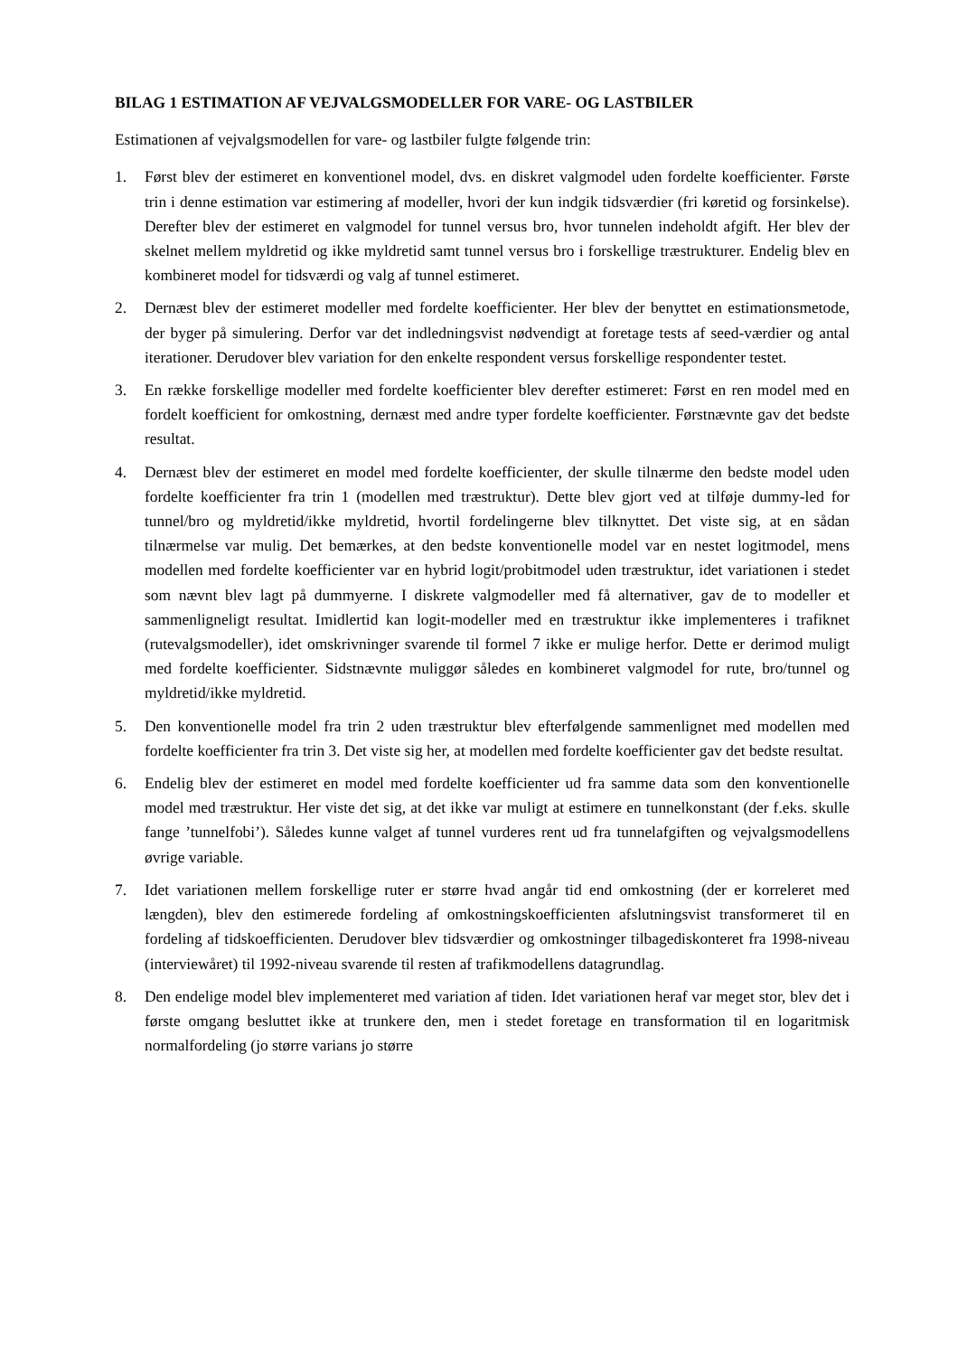BILAG 1 ESTIMATION AF VEJVALGSMODELLER FOR VARE- OG LASTBILER
Estimationen af vejvalgsmodellen for vare- og lastbiler fulgte følgende trin:
1. Først blev der estimeret en konventionel model, dvs. en diskret valgmodel uden fordelte koefficienter. Første trin i denne estimation var estimering af modeller, hvori der kun indgik tidsværdier (fri køretid og forsinkelse). Derefter blev der estimeret en valgmodel for tunnel versus bro, hvor tunnelen indeholdt afgift. Her blev der skelnet mellem myldretid og ikke myldretid samt tunnel versus bro i forskellige træstrukturer. Endelig blev en kombineret model for tidsværdi og valg af tunnel estimeret.
2. Dernæst blev der estimeret modeller med fordelte koefficienter. Her blev der benyttet en estimationsmetode, der byger på simulering. Derfor var det indledningsvist nødvendigt at foretage tests af seed-værdier og antal iterationer. Derudover blev variation for den enkelte respondent versus forskellige respondenter testet.
3. En række forskellige modeller med fordelte koefficienter blev derefter estimeret: Først en ren model med en fordelt koefficient for omkostning, dernæst med andre typer fordelte koefficienter. Førstnævnte gav det bedste resultat.
4. Dernæst blev der estimeret en model med fordelte koefficienter, der skulle tilnærme den bedste model uden fordelte koefficienter fra trin 1 (modellen med træstruktur). Dette blev gjort ved at tilføje dummy-led for tunnel/bro og myldretid/ikke myldretid, hvortil fordelingerne blev tilknyttet. Det viste sig, at en sådan tilnærmelse var mulig. Det bemærkes, at den bedste konventionelle model var en nestet logitmodel, mens modellen med fordelte koefficienter var en hybrid logit/probitmodel uden træstruktur, idet variationen i stedet som nævnt blev lagt på dummyerne. I diskrete valgmodeller med få alternativer, gav de to modeller et sammenligneligt resultat. Imidlertid kan logit-modeller med en træstruktur ikke implementeres i trafiknet (rutevalgsmodeller), idet omskrivninger svarende til formel 7 ikke er mulige herfor. Dette er derimod muligt med fordelte koefficienter. Sidstnævnte muliggør således en kombineret valgmodel for rute, bro/tunnel og myldretid/ikke myldretid.
5. Den konventionelle model fra trin 2 uden træstruktur blev efterfølgende sammenlignet med modellen med fordelte koefficienter fra trin 3. Det viste sig her, at modellen med fordelte koefficienter gav det bedste resultat.
6. Endelig blev der estimeret en model med fordelte koefficienter ud fra samme data som den konventionelle model med træstruktur. Her viste det sig, at det ikke var muligt at estimere en tunnelkonstant (der f.eks. skulle fange ’tunnelfobi’). Således kunne valget af tunnel vurderes rent ud fra tunnelafgiften og vejvalgsmodellens øvrige variable.
7. Idet variationen mellem forskellige ruter er større hvad angår tid end omkostning (der er korreleret med længden), blev den estimerede fordeling af omkostningskoefficienten afslutningsvist transformeret til en fordeling af tidskoefficienten. Derudover blev tidsværdier og omkostninger tilbagediskonteret fra 1998-niveau (interviewåret) til 1992-niveau svarende til resten af trafikmodellens datagrundlag.
8. Den endelige model blev implementeret med variation af tiden. Idet variationen heraf var meget stor, blev det i første omgang besluttet ikke at trunkere den, men i stedet foretage en transformation til en logaritmisk normalfordeling (jo større varians jo større